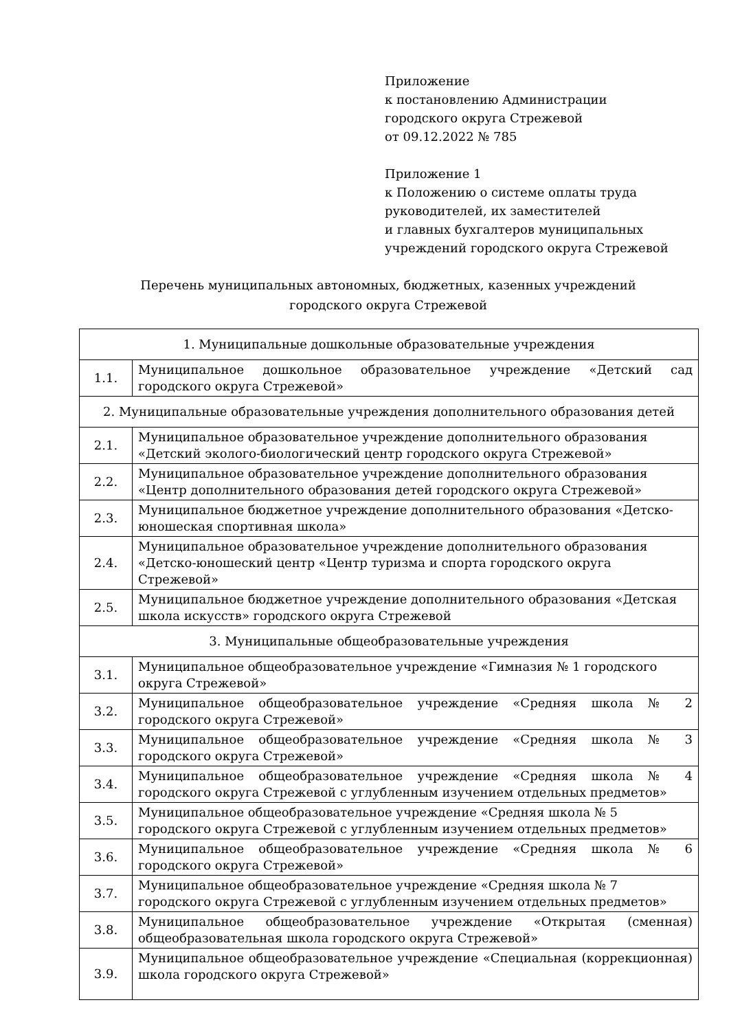Приложение
к постановлению Администрации
городского округа Стрежевой
от 09.12.2022 № 785
Приложение 1
к Положению о системе оплаты труда
руководителей, их заместителей
и главных бухгалтеров муниципальных
учреждений городского округа Стрежевой
Перечень муниципальных автономных, бюджетных, казенных учреждений
городского округа Стрежевой
| 1. Муниципальные дошкольные образовательные учреждения | |
| 1.1. | Муниципальное дошкольное образовательное учреждение «Детский сад городского округа Стрежевой» |
| 2. Муниципальные образовательные учреждения дополнительного образования детей | |
| 2.1. | Муниципальное образовательное учреждение дополнительного образования «Детский эколого-биологический центр городского округа Стрежевой» |
| 2.2. | Муниципальное образовательное учреждение дополнительного образования «Центр дополнительного образования детей городского округа Стрежевой» |
| 2.3. | Муниципальное бюджетное учреждение дополнительного образования «Детско-юношеская спортивная школа» |
| 2.4. | Муниципальное образовательное учреждение дополнительного образования «Детско-юношеский центр «Центр туризма и спорта городского округа Стрежевой» |
| 2.5. | Муниципальное бюджетное учреждение дополнительного образования «Детская школа искусств» городского округа Стрежевой |
| 3. Муниципальные общеобразовательные учреждения | |
| 3.1. | Муниципальное общеобразовательное учреждение «Гимназия № 1 городского округа Стрежевой» |
| 3.2. | Муниципальное общеобразовательное учреждение «Средняя школа № 2 городского округа Стрежевой» |
| 3.3. | Муниципальное общеобразовательное учреждение «Средняя школа № 3 городского округа Стрежевой» |
| 3.4. | Муниципальное общеобразовательное учреждение «Средняя школа № 4 городского округа Стрежевой с углубленным изучением отдельных предметов» |
| 3.5. | Муниципальное общеобразовательное учреждение «Средняя школа № 5 городского округа Стрежевой с углубленным изучением отдельных предметов» |
| 3.6. | Муниципальное общеобразовательное учреждение «Средняя школа № 6 городского округа Стрежевой» |
| 3.7. | Муниципальное общеобразовательное учреждение «Средняя школа № 7 городского округа Стрежевой с углубленным изучением отдельных предметов» |
| 3.8. | Муниципальное общеобразовательное учреждение «Открытая (сменная) общеобразовательная школа городского округа Стрежевой» |
| 3.9. | Муниципальное общеобразовательное учреждение «Специальная (коррекционная) школа городского округа Стрежевой» |